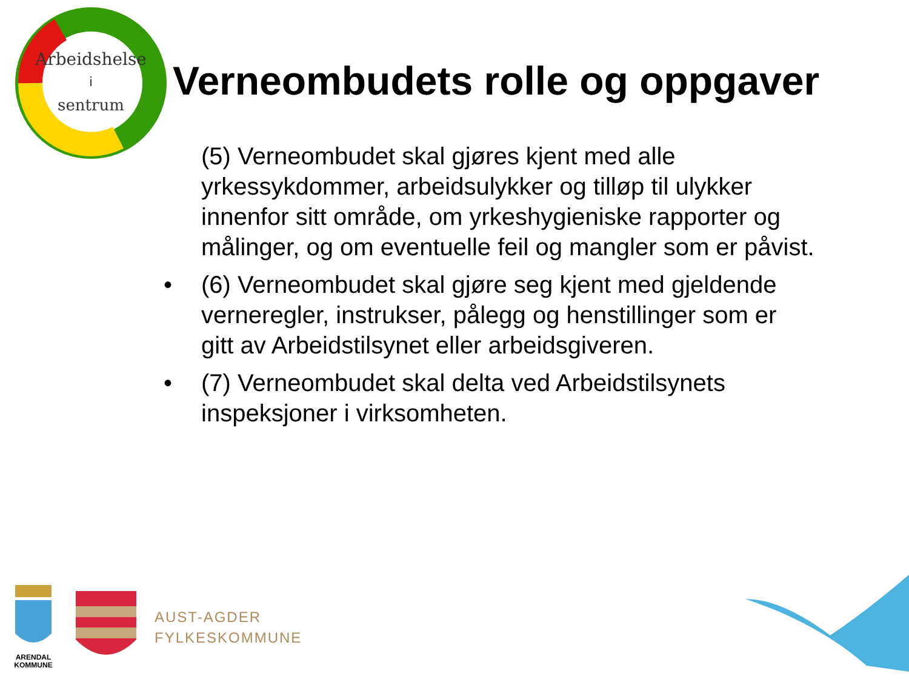Arbeidshelse
i
sentrum
Verneombudets rolle og oppgaver
(5) Verneombudet skal gjøres kjent med alle yrkessykdommer, arbeidsulykker og tilløp til ulykker innenfor sitt område, om yrkeshygieniske rapporter og målinger, og om eventuelle feil og mangler som er påvist.
• (6) Verneombudet skal gjøre seg kjent med gjeldende verneregler, instrukser, pålegg og henstillinger som er gitt av Arbeidstilsynet eller arbeidsgiveren.
• (7) Verneombudet skal delta ved Arbeidstilsynets inspeksjoner i virksomheten.
ARENDAL
KOMMUNE
AUST-AGDER
FYLKESKOMMUNE